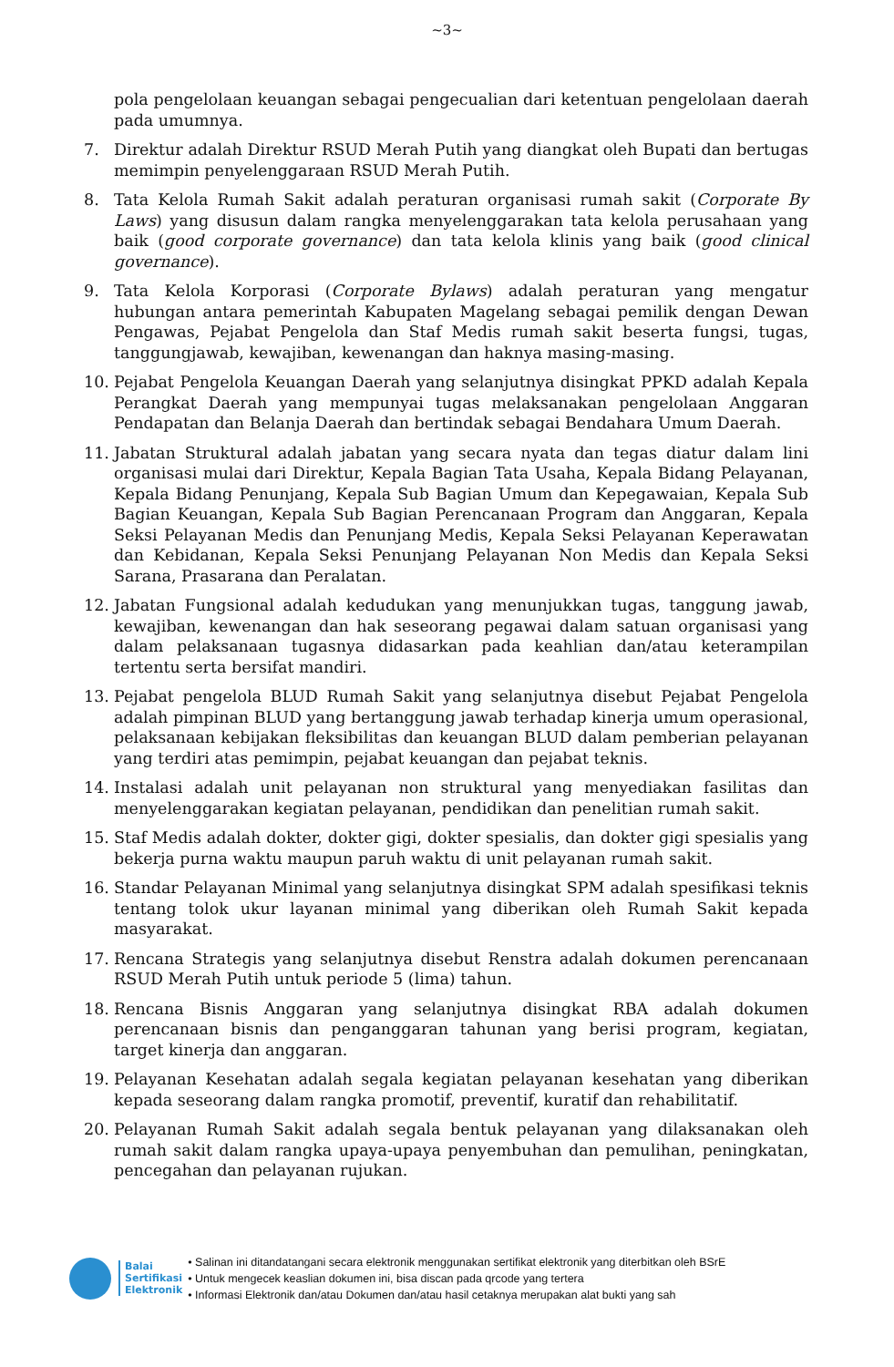~3~
pola pengelolaan keuangan sebagai pengecualian dari ketentuan pengelolaan daerah pada umumnya.
7. Direktur adalah Direktur RSUD Merah Putih yang diangkat oleh Bupati dan bertugas memimpin penyelenggaraan RSUD Merah Putih.
8. Tata Kelola Rumah Sakit adalah peraturan organisasi rumah sakit (Corporate By Laws) yang disusun dalam rangka menyelenggarakan tata kelola perusahaan yang baik (good corporate governance) dan tata kelola klinis yang baik (good clinical governance).
9. Tata Kelola Korporasi (Corporate Bylaws) adalah peraturan yang mengatur hubungan antara pemerintah Kabupaten Magelang sebagai pemilik dengan Dewan Pengawas, Pejabat Pengelola dan Staf Medis rumah sakit beserta fungsi, tugas, tanggungjawab, kewajiban, kewenangan dan haknya masing-masing.
10. Pejabat Pengelola Keuangan Daerah yang selanjutnya disingkat PPKD adalah Kepala Perangkat Daerah yang mempunyai tugas melaksanakan pengelolaan Anggaran Pendapatan dan Belanja Daerah dan bertindak sebagai Bendahara Umum Daerah.
11. Jabatan Struktural adalah jabatan yang secara nyata dan tegas diatur dalam lini organisasi mulai dari Direktur, Kepala Bagian Tata Usaha, Kepala Bidang Pelayanan, Kepala Bidang Penunjang, Kepala Sub Bagian Umum dan Kepegawaian, Kepala Sub Bagian Keuangan, Kepala Sub Bagian Perencanaan Program dan Anggaran, Kepala Seksi Pelayanan Medis dan Penunjang Medis, Kepala Seksi Pelayanan Keperawatan dan Kebidanan, Kepala Seksi Penunjang Pelayanan Non Medis dan Kepala Seksi Sarana, Prasarana dan Peralatan.
12. Jabatan Fungsional adalah kedudukan yang menunjukkan tugas, tanggung jawab, kewajiban, kewenangan dan hak seseorang pegawai dalam satuan organisasi yang dalam pelaksanaan tugasnya didasarkan pada keahlian dan/atau keterampilan tertentu serta bersifat mandiri.
13. Pejabat pengelola BLUD Rumah Sakit yang selanjutnya disebut Pejabat Pengelola adalah pimpinan BLUD yang bertanggung jawab terhadap kinerja umum operasional, pelaksanaan kebijakan fleksibilitas dan keuangan BLUD dalam pemberian pelayanan yang terdiri atas pemimpin, pejabat keuangan dan pejabat teknis.
14. Instalasi adalah unit pelayanan non struktural yang menyediakan fasilitas dan menyelenggarakan kegiatan pelayanan, pendidikan dan penelitian rumah sakit.
15. Staf Medis adalah dokter, dokter gigi, dokter spesialis, dan dokter gigi spesialis yang bekerja purna waktu maupun paruh waktu di unit pelayanan rumah sakit.
16. Standar Pelayanan Minimal yang selanjutnya disingkat SPM adalah spesifikasi teknis tentang tolok ukur layanan minimal yang diberikan oleh Rumah Sakit kepada masyarakat.
17. Rencana Strategis yang selanjutnya disebut Renstra adalah dokumen perencanaan RSUD Merah Putih untuk periode 5 (lima) tahun.
18. Rencana Bisnis Anggaran yang selanjutnya disingkat RBA adalah dokumen perencanaan bisnis dan penganggaran tahunan yang berisi program, kegiatan, target kinerja dan anggaran.
19. Pelayanan Kesehatan adalah segala kegiatan pelayanan kesehatan yang diberikan kepada seseorang dalam rangka promotif, preventif, kuratif dan rehabilitatif.
20. Pelayanan Rumah Sakit adalah segala bentuk pelayanan yang dilaksanakan oleh rumah sakit dalam rangka upaya-upaya penyembuhan dan pemulihan, peningkatan, pencegahan dan pelayanan rujukan.
Balai
Sertifikasi
Elektronik
• Salinan ini ditandatangani secara elektronik menggunakan sertifikat elektronik yang diterbitkan oleh BSrE
• Untuk mengecek keaslian dokumen ini, bisa discan pada qrcode yang tertera
• Informasi Elektronik dan/atau Dokumen dan/atau hasil cetaknya merupakan alat bukti yang sah